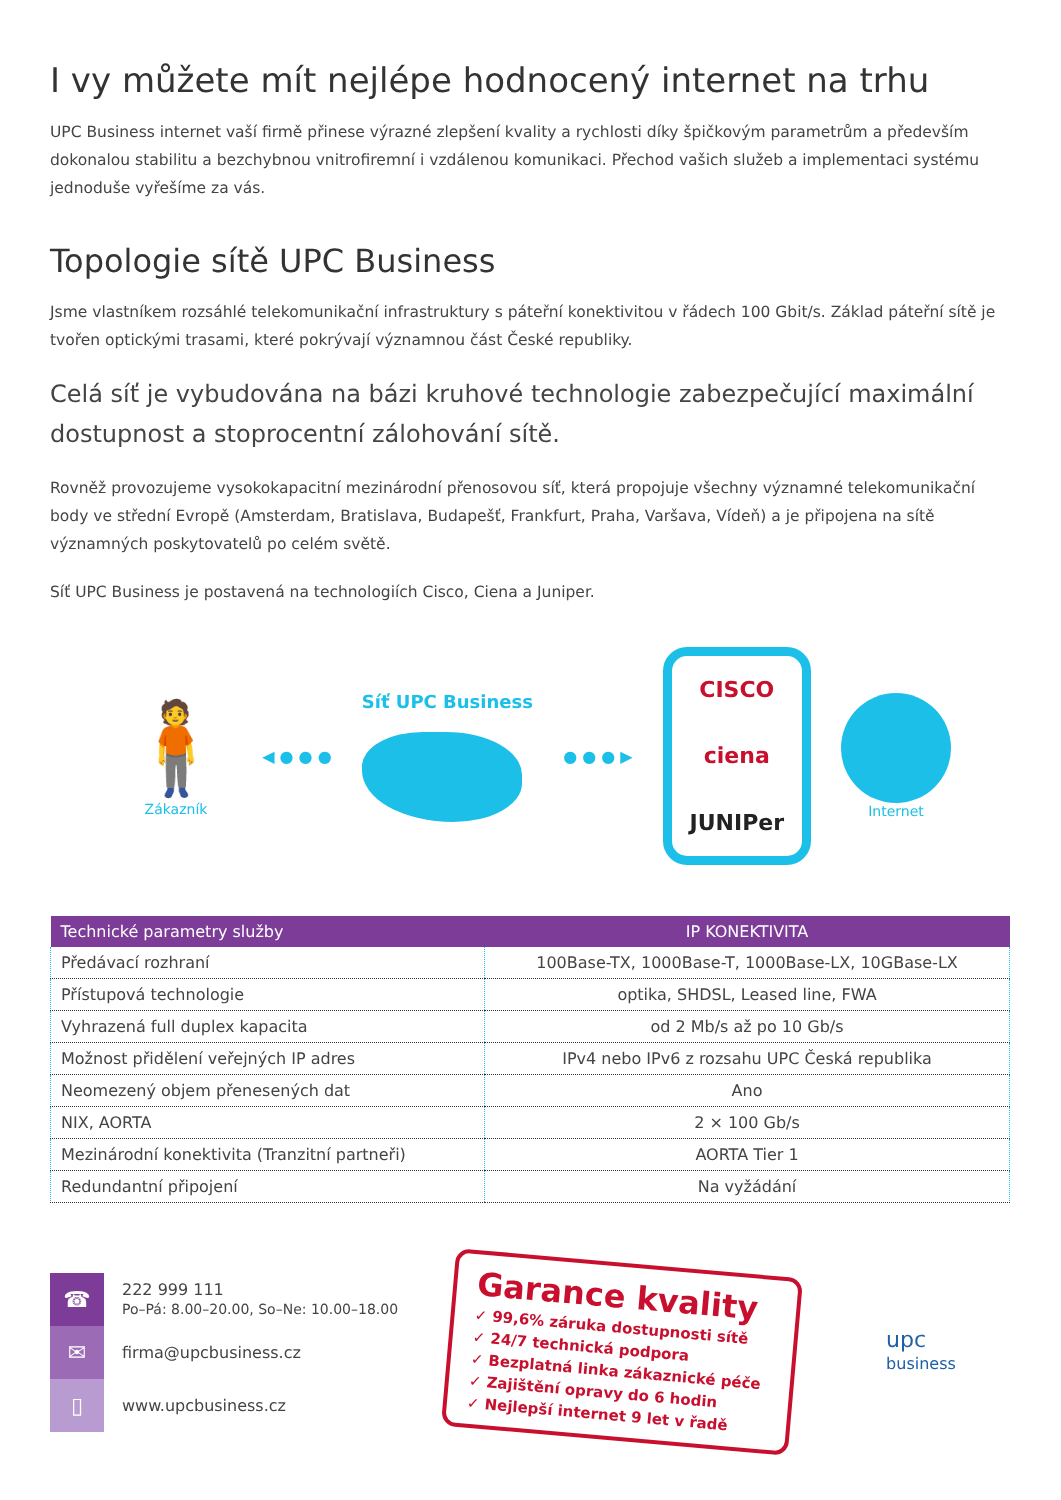I vy můžete mít nejlépe hodnocený internet na trhu
UPC Business internet vaší firmě přinese výrazné zlepšení kvality a rychlosti díky špičkovým parametrům a především dokonalou stabilitu a bezchybnou vnitrofiremní i vzdálenou komunikaci. Přechod vašich služeb a implementaci systému jednoduše vyřešíme za vás.
Topologie sítě UPC Business
Jsme vlastníkem rozsáhlé telekomunikační infrastruktury s páteřní konektivitou v řádech 100 Gbit/s. Základ páteřní sítě je tvořen optickými trasami, které pokrývají významnou část České republiky.
Celá síť je vybudována na bázi kruhové technologie zabezpečující maximální dostupnost a stoprocentní zálohování sítě.
Rovněž provozujeme vysokokapacitní mezinárodní přenosovou síť, která propojuje všechny významné telekomunikační body ve střední Evropě (Amsterdam, Bratislava, Budapešť, Frankfurt, Praha, Varšava, Vídeň) a je připojena na sítě významných poskytovatelů po celém světě.
Síť UPC Business je postavená na technologiích Cisco, Ciena a Juniper.
🧍
Zákazník
◀ ● ● ● Síť UPC Business ● ● ● ▶
CISCO
ciena
JUNIPer
Internet
| Technické parametry služby | IP KONEKTIVITA |
| --- | --- |
| Předávací rozhraní | 100Base-TX, 1000Base-T, 1000Base-LX, 10GBase-LX |
| Přístupová technologie | optika, SHDSL, Leased line, FWA |
| Vyhrazená full duplex kapacita | od 2 Mb/s až po 10 Gb/s |
| Možnost přidělení veřejných IP adres | IPv4 nebo IPv6 z rozsahu UPC Česká republika |
| Neomezený objem přenesených dat | Ano |
| NIX, AORTA | 2 × 100 Gb/s |
| Mezinárodní konektivita (Tranzitní partneři) | AORTA Tier 1 |
| Redundantní připojení | Na vyžádání |
☎
222 999 111
Po–Pá: 8.00–20.00, So–Ne: 10.00–18.00
✉
firma@upcbusiness.cz
▯
www.upcbusiness.cz
Garance kvality
✓ 99,6% záruka dostupnosti sítě
✓ 24/7 technická podpora
✓ Bezplatná linka zákaznické péče
✓ Zajištění opravy do 6 hodin
✓ Nejlepší internet 9 let v řadě
upc
business